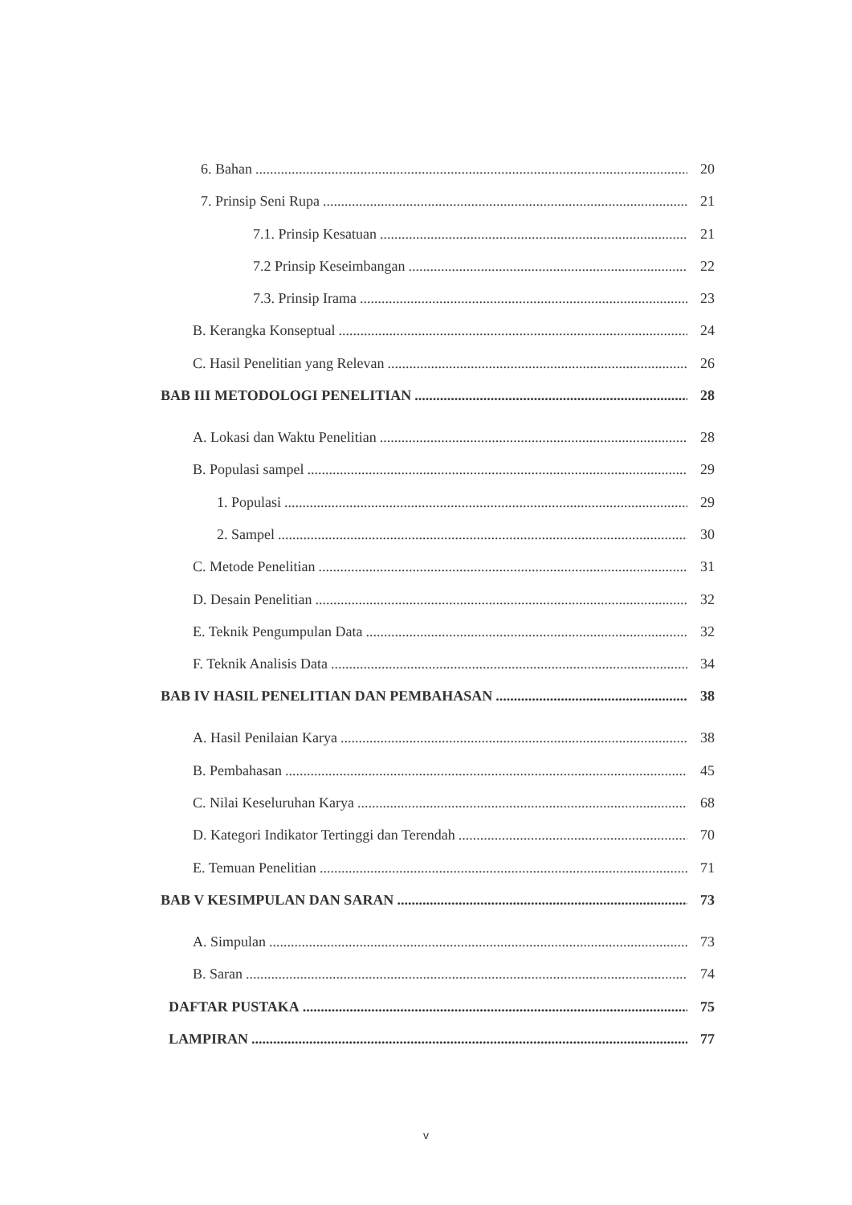6. Bahan 20
7. Prinsip Seni Rupa 21
7.1. Prinsip Kesatuan 21
7.2 Prinsip Keseimbangan 22
7.3. Prinsip Irama 23
B. Kerangka Konseptual 24
C. Hasil Penelitian yang Relevan 26
BAB III METODOLOGI PENELITIAN 28
A. Lokasi dan Waktu Penelitian 28
B. Populasi sampel 29
1. Populasi 29
2. Sampel 30
C. Metode Penelitian 31
D. Desain Penelitian 32
E. Teknik Pengumpulan Data 32
F. Teknik Analisis Data 34
BAB IV HASIL PENELITIAN DAN PEMBAHASAN 38
A. Hasil Penilaian Karya 38
B. Pembahasan 45
C. Nilai Keseluruhan Karya 68
D. Kategori Indikator Tertinggi dan Terendah 70
E. Temuan Penelitian 71
BAB V KESIMPULAN DAN SARAN 73
A. Simpulan 73
B. Saran 74
DAFTAR PUSTAKA 75
LAMPIRAN 77
v